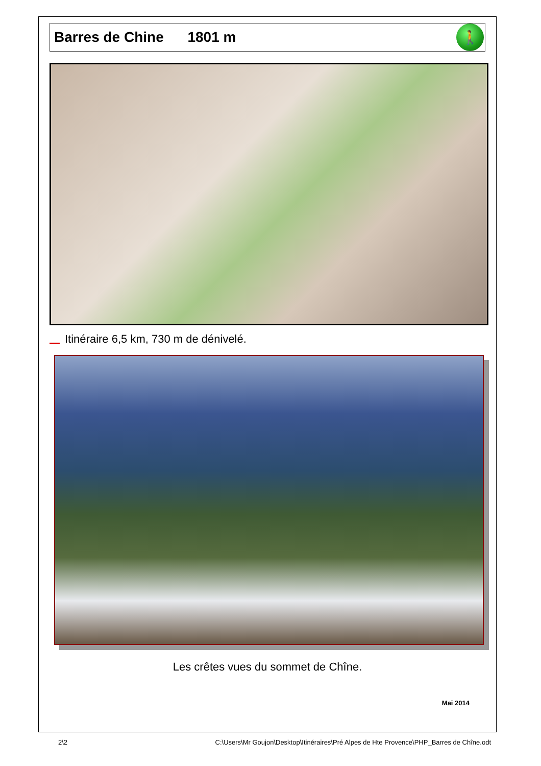Barres de Chine 1801 m
🚶
Itinéraire 6,5 km, 730 m de dénivelé.
Les crêtes vues du sommet de Chîne.
Mai 2014
2\2 C:\Users\Mr Goujon\Desktop\Itinéraires\Pré Alpes de Hte Provence\PHP_Barres de Chîne.odt